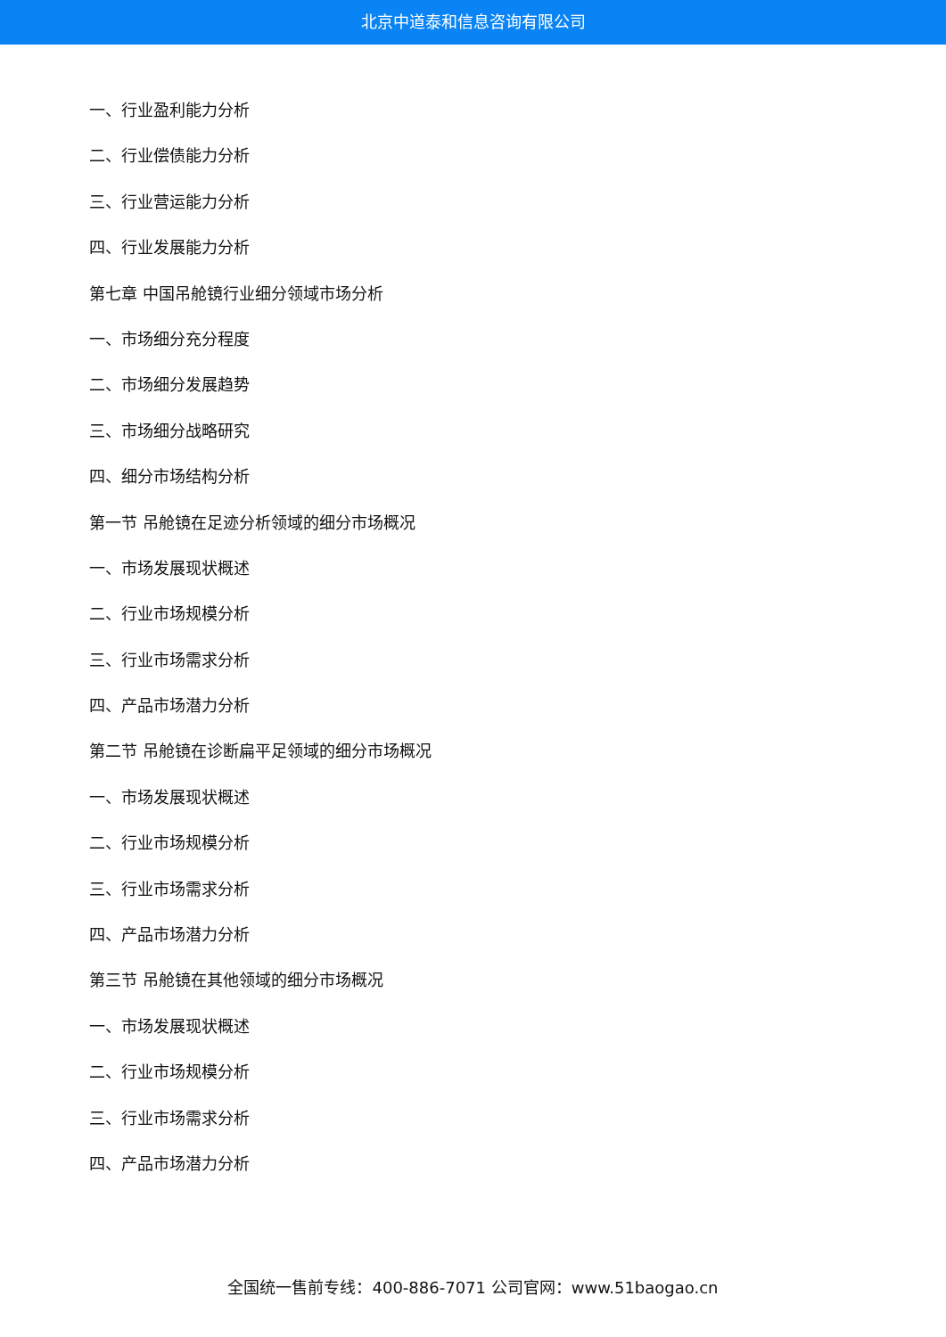北京中道泰和信息咨询有限公司
一、行业盈利能力分析
二、行业偿债能力分析
三、行业营运能力分析
四、行业发展能力分析
第七章 中国吊舱镜行业细分领域市场分析
一、市场细分充分程度
二、市场细分发展趋势
三、市场细分战略研究
四、细分市场结构分析
第一节 吊舱镜在足迹分析领域的细分市场概况
一、市场发展现状概述
二、行业市场规模分析
三、行业市场需求分析
四、产品市场潜力分析
第二节 吊舱镜在诊断扁平足领域的细分市场概况
一、市场发展现状概述
二、行业市场规模分析
三、行业市场需求分析
四、产品市场潜力分析
第三节 吊舱镜在其他领域的细分市场概况
一、市场发展现状概述
二、行业市场规模分析
三、行业市场需求分析
四、产品市场潜力分析
全国统一售前专线：400-886-7071 公司官网：www.51baogao.cn